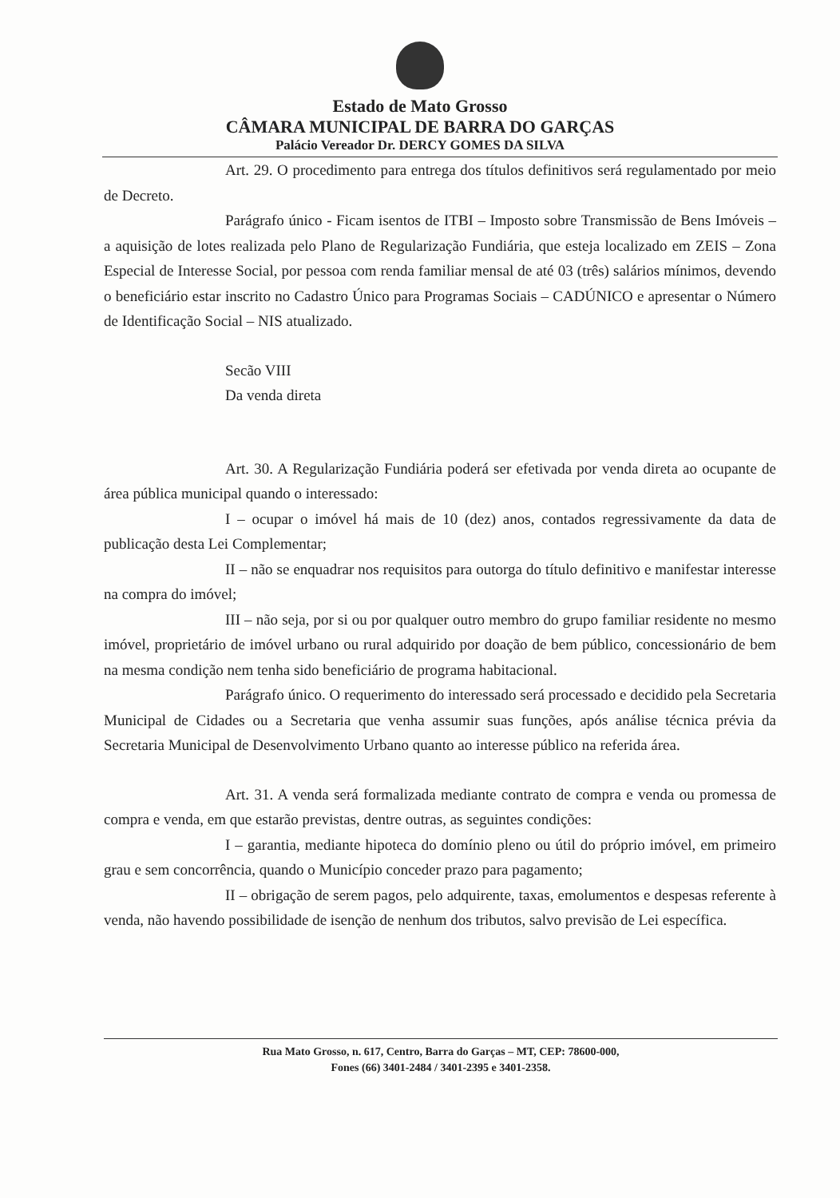Estado de Mato Grosso
CÂMARA MUNICIPAL DE BARRA DO GARÇAS
Palácio Vereador Dr. DERCY GOMES DA SILVA
Art. 29. O procedimento para entrega dos títulos definitivos será regulamentado por meio de Decreto.
Parágrafo único - Ficam isentos de ITBI – Imposto sobre Transmissão de Bens Imóveis – a aquisição de lotes realizada pelo Plano de Regularização Fundiária, que esteja localizado em ZEIS – Zona Especial de Interesse Social, por pessoa com renda familiar mensal de até 03 (três) salários mínimos, devendo o beneficiário estar inscrito no Cadastro Único para Programas Sociais – CADÚNICO e apresentar o Número de Identificação Social – NIS atualizado.
Secão VIII
Da venda direta
Art. 30. A Regularização Fundiária poderá ser efetivada por venda direta ao ocupante de área pública municipal quando o interessado:
I – ocupar o imóvel há mais de 10 (dez) anos, contados regressivamente da data de publicação desta Lei Complementar;
II – não se enquadrar nos requisitos para outorga do título definitivo e manifestar interesse na compra do imóvel;
III – não seja, por si ou por qualquer outro membro do grupo familiar residente no mesmo imóvel, proprietário de imóvel urbano ou rural adquirido por doação de bem público, concessionário de bem na mesma condição nem tenha sido beneficiário de programa habitacional.
Parágrafo único. O requerimento do interessado será processado e decidido pela Secretaria Municipal de Cidades ou a Secretaria que venha assumir suas funções, após análise técnica prévia da Secretaria Municipal de Desenvolvimento Urbano quanto ao interesse público na referida área.
Art. 31. A venda será formalizada mediante contrato de compra e venda ou promessa de compra e venda, em que estarão previstas, dentre outras, as seguintes condições:
I – garantia, mediante hipoteca do domínio pleno ou útil do próprio imóvel, em primeiro grau e sem concorrência, quando o Município conceder prazo para pagamento;
II – obrigação de serem pagos, pelo adquirente, taxas, emolumentos e despesas referente à venda, não havendo possibilidade de isenção de nenhum dos tributos, salvo previsão de Lei específica.
Rua Mato Grosso, n. 617, Centro, Barra do Garças – MT, CEP: 78600-000,
Fones (66) 3401-2484 / 3401-2395 e 3401-2358.